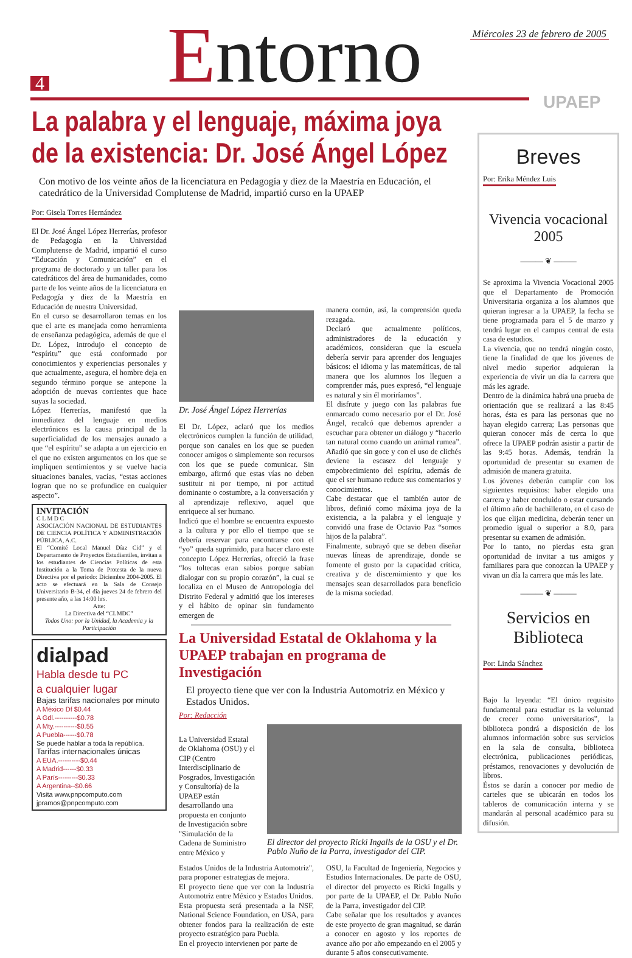Miércoles 23 de febrero de 2005
4 Entorno UPAEP
La palabra y el lenguaje, máxima joya de la existencia: Dr. José Ángel López
Con motivo de los veinte años de la licenciatura en Pedagogía y diez de la Maestría en Educación, el catedrático de la Universidad Complutense de Madrid, impartió curso en la UPAEP
Por: Gisela Torres Hernández
El Dr. José Ángel López Herrerías, profesor de Pedagogía en la Universidad Complutense de Madrid, impartió el curso “Educación y Comunicación” en el programa de doctorado y un taller para los catedráticos del área de humanidades, como parte de los veinte años de la licenciatura en Pedagogía y diez de la Maestría en Educación de nuestra Universidad.
En el curso se desarrollaron temas en los que el arte es manejada como herramienta de enseñanza pedagógica, además de que el Dr. López, introdujo el concepto de “espíritu” que está conformado por conocimientos y experiencias personales y que actualmente, asegura, el hombre deja en segundo término porque se antepone la adopción de nuevas corrientes que hace suyas la sociedad.
López Herrerías, manifestó que la inmediatez del lenguaje en medios electrónicos es la causa principal de la superficialidad de los mensajes aunado a que “el espíritu” se adapta a un ejercicio en el que no existen argumentos en los que se impliquen sentimientos y se vuelve hacia situaciones banales, vacías, “estas acciones logran que no se profundice en cualquier aspecto”.
INVITACIÓN
C L M D C
ASOCIACIÓN NACIONAL DE ESTUDIANTES DE CIENCIA POLÍTICA Y ADMINISTRACIÓN PÚBLICA, A.C.
El “Comité Local Manuel Díaz Cid” y el Departamento de Proyectos Estudiantiles, invitan a los estudiantes de Ciencias Políticas de esta Institución a la Toma de Protesta de la nueva Directiva por el periodo: Diciembre 2004-2005. El acto se efectuará en la Sala de Consejo Universitario B-34, el día jueves 24 de febrero del presente año, a las 14:00 hrs.
Atte:
La Directiva del “CLMDC”
Todos Uno: por la Unidad, la Academia y la Participación
dialpad
Habla desde tu PC
a cualquier lugar
Bajas tarifas nacionales por minuto
A México Df $0.44
A Gdl.----------$0.78
A Mty.----------$0.55
A Puebla------$0.78
Se puede hablar a toda la república.
Tarifas internacionales únicas
A EUA.----------$0.44
A Madrid------$0.33
A París---------$0.33
A Argentina--$0.66
Visita www.pnpcomputo.com
jpramos@pnpcomputo.com
Dr. José Ángel López Herrerías
El Dr. López, aclaró que los medios electrónicos cumplen la función de utilidad, porque son canales en los que se pueden conocer amigos o simplemente son recursos con los que se puede comunicar. Sin embargo, afirmó que estas vías no deben sustituir ni por tiempo, ni por actitud dominante o costumbre, a la conversación y al aprendizaje reflexivo, aquel que enriquece al ser humano.
Indicó que el hombre se encuentra expuesto a la cultura y por ello el tiempo que se debería reservar para encontrarse con el “yo” queda suprimido, para hacer claro este concepto López Herrerías, ofreció la frase “los toltecas eran sabios porque sabían dialogar con su propio corazón”, la cual se localiza en el Museo de Antropología del Distrito Federal y admitió que los intereses y el hábito de opinar sin fundamento emergen de
manera común, así, la comprensión queda rezagada.
Declaró que actualmente políticos, administradores de la educación y académicos, consideran que la escuela debería servir para aprender dos lenguajes básicos: el idioma y las matemáticas, de tal manera que los alumnos los lleguen a comprender más, pues expresó, “el lenguaje es natural y sin él moriríamos”.
El disfrute y juego con las palabras fue enmarcado como necesario por el Dr. José Ángel, recalcó que debemos aprender a escuchar para obtener un diálogo y “hacerlo tan natural como cuando un animal rumea”. Añadió que sin goce y con el uso de clichés deviene la escasez del lenguaje y empobrecimiento del espíritu, además de que el ser humano reduce sus comentarios y conocimientos.
Cabe destacar que el también autor de libros, definió como máxima joya de la existencia, a la palabra y el lenguaje y convidó una frase de Octavio Paz “somos hijos de la palabra”.
Finalmente, subrayó que se deben diseñar nuevas líneas de aprendizaje, donde se fomente el gusto por la capacidad crítica, creativa y de discernimiento y que los mensajes sean desarrollados para beneficio de la misma sociedad.
La Universidad Estatal de Oklahoma y la UPAEP trabajan en programa de Investigación
El proyecto tiene que ver con la Industria Automotriz en México y Estados Unidos.
Por: Redacción
La Universidad Estatal de Oklahoma (OSU) y el CIP (Centro Interdisciplinario de Posgrados, Investigación y Consultoría) de la UPAEP están desarrollando una propuesta en conjunto de Investigación sobre "Simulación de la Cadena de Suministro entre México y
El director del proyecto Ricki Ingalls de la OSU y el Dr. Pablo Nuño de la Parra, investigador del CIP.
Estados Unidos de la Industria Automotriz", para proponer estrategias de mejora.
El proyecto tiene que ver con la Industria Automotriz entre México y Estados Unidos.
Esta propuesta será presentada a la NSF, National Science Foundation, en USA, para obtener fondos para la realización de este proyecto estratégico para Puebla.
En el proyecto intervienen por parte de
OSU, la Facultad de Ingeniería, Negocios y Estudios Internacionales. De parte de OSU, el director del proyecto es Ricki Ingalls y por parte de la UPAEP, el Dr. Pablo Nuño de la Parra, investigador del CIP.
Cabe señalar que los resultados y avances de este proyecto de gran magnitud, se darán a conocer en agosto y los reportes de avance año por año empezando en el 2005 y durante 5 años consecutivamente.
Breves
Por: Erika Méndez Luis
Vivencia vocacional 2005
——— ❦ ———
Se aproxima la Vivencia Vocacional 2005 que el Departamento de Promoción Universitaria organiza a los alumnos que quieran ingresar a la UPAEP, la fecha se tiene programada para el 5 de marzo y tendrá lugar en el campus central de esta casa de estudios.
La vivencia, que no tendrá ningún costo, tiene la finalidad de que los jóvenes de nivel medio superior adquieran la experiencia de vivir un día la carrera que más les agrade.
Dentro de la dinámica habrá una prueba de orientación que se realizará a las 8:45 horas, ésta es para las personas que no hayan elegido carrera; Las personas que quieran conocer más de cerca lo que ofrece la UPAEP podrán asistir a partir de las 9:45 horas. Además, tendrán la oportunidad de presentar su examen de admisión de manera gratuita.
Los jóvenes deberán cumplir con los siguientes requisitos: haber elegido una carrera y haber concluido o estar cursando el último año de bachillerato, en el caso de los que elijan medicina, deberán tener un promedio igual o superior a 8.0, para presentar su examen de admisión.
Por lo tanto, no pierdas esta gran oportunidad de invitar a tus amigos y familiares para que conozcan la UPAEP y vivan un día la carrera que más les late.
——— ❦ ———
Servicios en Biblioteca
Por: Linda Sánchez
Bajo la leyenda: “El único requisito fundamental para estudiar es la voluntad de crecer como universitarios”, la biblioteca pondrá a disposición de los alumnos información sobre sus servicios en la sala de consulta, biblioteca electrónica, publicaciones periódicas, préstamos, renovaciones y devolución de libros.
Éstos se darán a conocer por medio de carteles que se ubicarán en todos los tableros de comunicación interna y se mandarán al personal académico para su difusión.